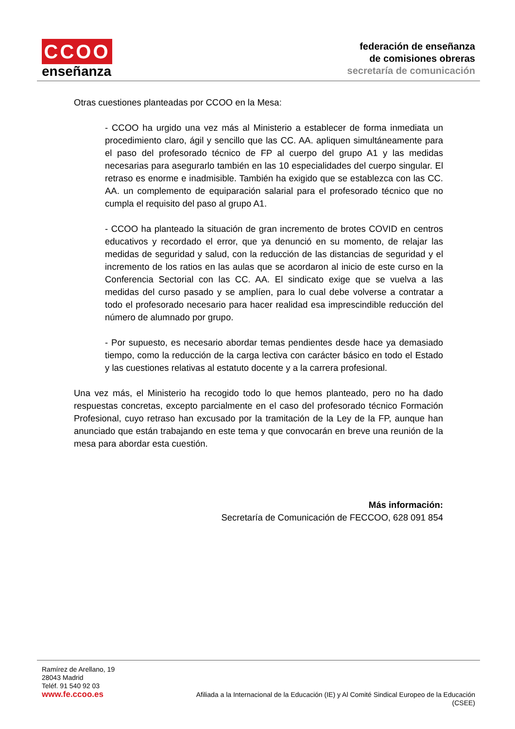CCOO
enseñanza
federación de enseñanza
de comisiones obreras
secretaría de comunicación
Otras cuestiones planteadas por CCOO en la Mesa:
- CCOO ha urgido una vez más al Ministerio a establecer de forma inmediata un procedimiento claro, ágil y sencillo que las CC. AA. apliquen simultáneamente para el paso del profesorado técnico de FP al cuerpo del grupo A1 y las medidas necesarias para asegurarlo también en las 10 especialidades del cuerpo singular. El retraso es enorme e inadmisible. También ha exigido que se establezca con las CC. AA. un complemento de equiparación salarial para el profesorado técnico que no cumpla el requisito del paso al grupo A1.
- CCOO ha planteado la situación de gran incremento de brotes COVID en centros educativos y recordado el error, que ya denunció en su momento, de relajar las medidas de seguridad y salud, con la reducción de las distancias de seguridad y el incremento de los ratios en las aulas que se acordaron al inicio de este curso en la Conferencia Sectorial con las CC. AA. El sindicato exige que se vuelva a las medidas del curso pasado y se amplíen, para lo cual debe volverse a contratar a todo el profesorado necesario para hacer realidad esa imprescindible reducción del número de alumnado por grupo.
- Por supuesto, es necesario abordar temas pendientes desde hace ya demasiado tiempo, como la reducción de la carga lectiva con carácter básico en todo el Estado y las cuestiones relativas al estatuto docente y a la carrera profesional.
Una vez más, el Ministerio ha recogido todo lo que hemos planteado, pero no ha dado respuestas concretas, excepto parcialmente en el caso del profesorado técnico Formación Profesional, cuyo retraso han excusado por la tramitación de la Ley de la FP, aunque han anunciado que están trabajando en este tema y que convocarán en breve una reunión de la mesa para abordar esta cuestión.
Más información:
Secretaría de Comunicación de FECCOO, 628 091 854
Ramírez de Arellano, 19
28043 Madrid
Teléf. 91 540 92 03
www.fe.ccoo.es
Afiliada a la Internacional de la Educación (IE) y Al Comité Sindical Europeo de la Educación
(CSEE)